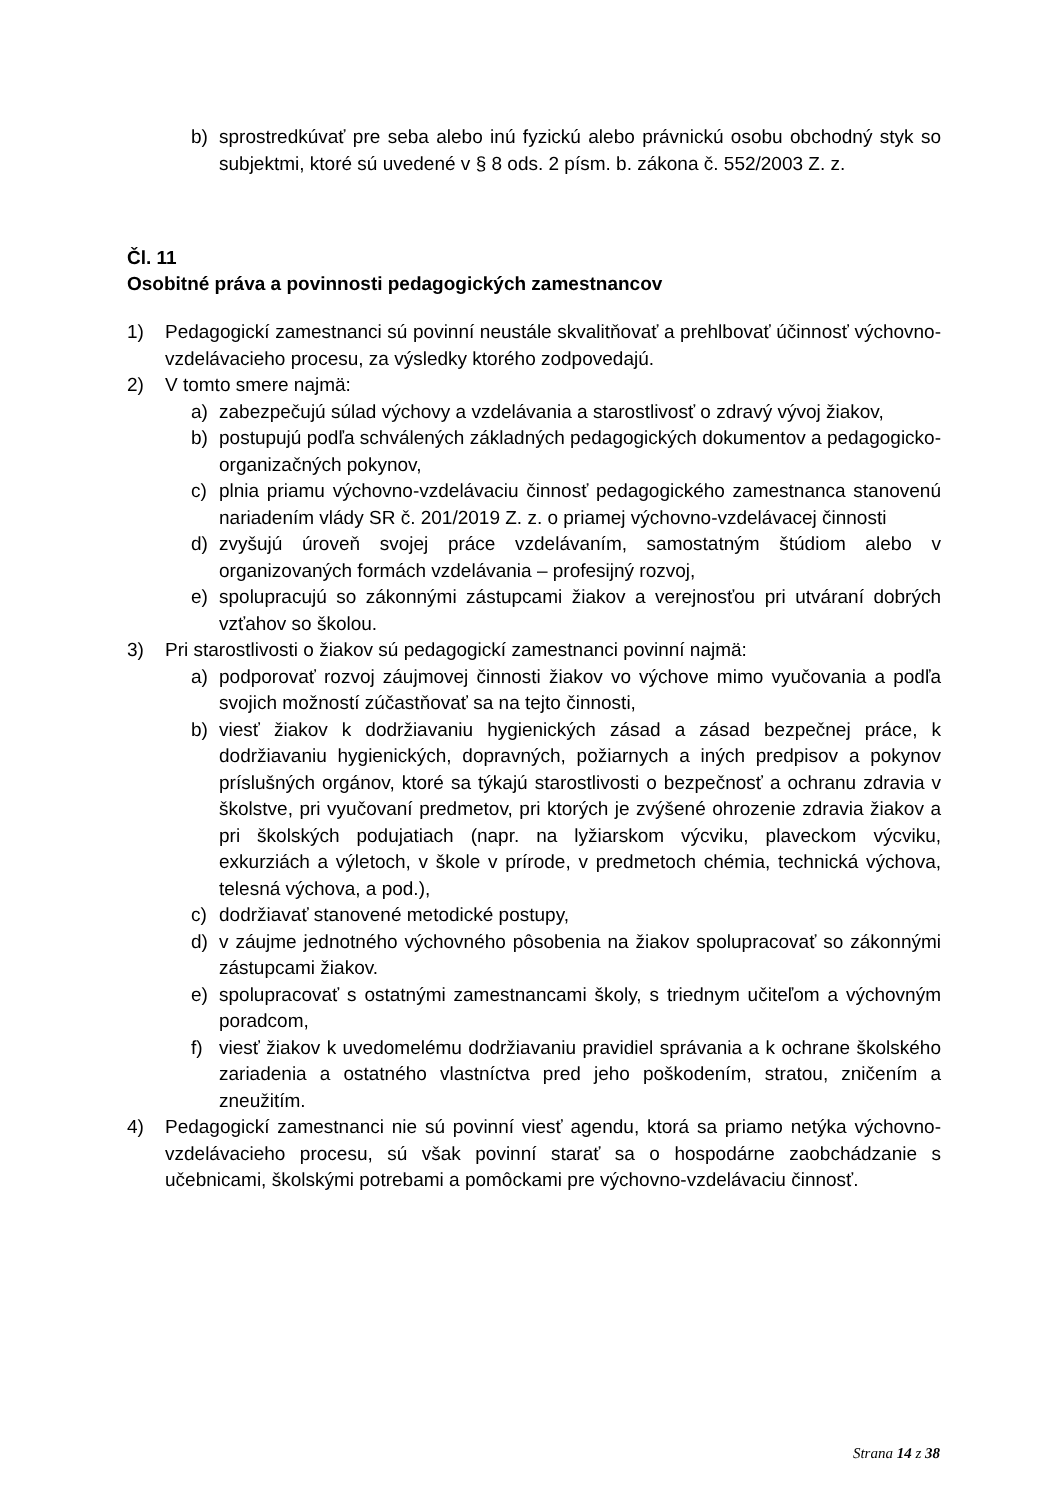b) sprostredkúvať pre seba alebo inú fyzickú alebo právnickú osobu obchodný styk so subjektmi, ktoré sú uvedené v § 8 ods. 2 písm. b. zákona č. 552/2003 Z. z.
Čl. 11
Osobitné práva a povinnosti pedagogických zamestnancov
1) Pedagogickí zamestnanci sú povinní neustále skvalitňovať a prehlbovať účinnosť výchovno-vzdelávacieho procesu, za výsledky ktorého zodpovedajú.
2) V tomto smere najmä:
a) zabezpečujú súlad výchovy a vzdelávania a starostlivosť o zdravý vývoj žiakov,
b) postupujú podľa schválených základných pedagogických dokumentov a pedagogicko-organizačných pokynov,
c) plnia priamu výchovno-vzdelávaciu činnosť pedagogického zamestnanca stanovenú nariadením vlády SR č. 201/2019 Z. z. o priamej výchovno-vzdelávacej činnosti
d) zvyšujú úroveň svojej práce vzdelávaním, samostatným štúdiom alebo v organizovaných formách vzdelávania – profesijný rozvoj,
e) spolupracujú so zákonnými zástupcami žiakov a verejnosťou pri utváraní dobrých vzťahov so školou.
3) Pri starostlivosti o žiakov sú pedagogickí zamestnanci povinní najmä:
a) podporovať rozvoj záujmovej činnosti žiakov vo výchove mimo vyučovania a podľa svojich možností zúčastňovať sa na tejto činnosti,
b) viesť žiakov k dodržiavaniu hygienických zásad a zásad bezpečnej práce, k dodržiavaniu hygienických, dopravných, požiarnych a iných predpisov a pokynov príslušných orgánov, ktoré sa týkajú starostlivosti o bezpečnosť a ochranu zdravia v školstve, pri vyučovaní predmetov, pri ktorých je zvýšené ohrozenie zdravia žiakov a pri školských podujatiach (napr. na lyžiarskom výcviku, plaveckom výcviku, exkurziách a výletoch, v škole v prírode, v predmetoch chémia, technická výchova, telesná výchova, a pod.),
c) dodržiavať stanovené metodické postupy,
d) v záujme jednotného výchovného pôsobenia na žiakov spolupracovať so zákonnými zástupcami žiakov.
e) spolupracovať s ostatnými zamestnancami školy, s triednym učiteľom a výchovným poradcom,
f) viesť žiakov k uvedomelému dodržiavaniu pravidiel správania a k ochrane školského zariadenia a ostatného vlastníctva pred jeho poškodením, stratou, zničením a zneužitím.
4) Pedagogickí zamestnanci nie sú povinní viesť agendu, ktorá sa priamo netýka výchovno-vzdelávacieho procesu, sú však povinní starať sa o hospodárne zaobchádzanie s učebnicami, školskými potrebami a pomôckami pre výchovno-vzdelávaciu činnosť.
Strana 14 z 38